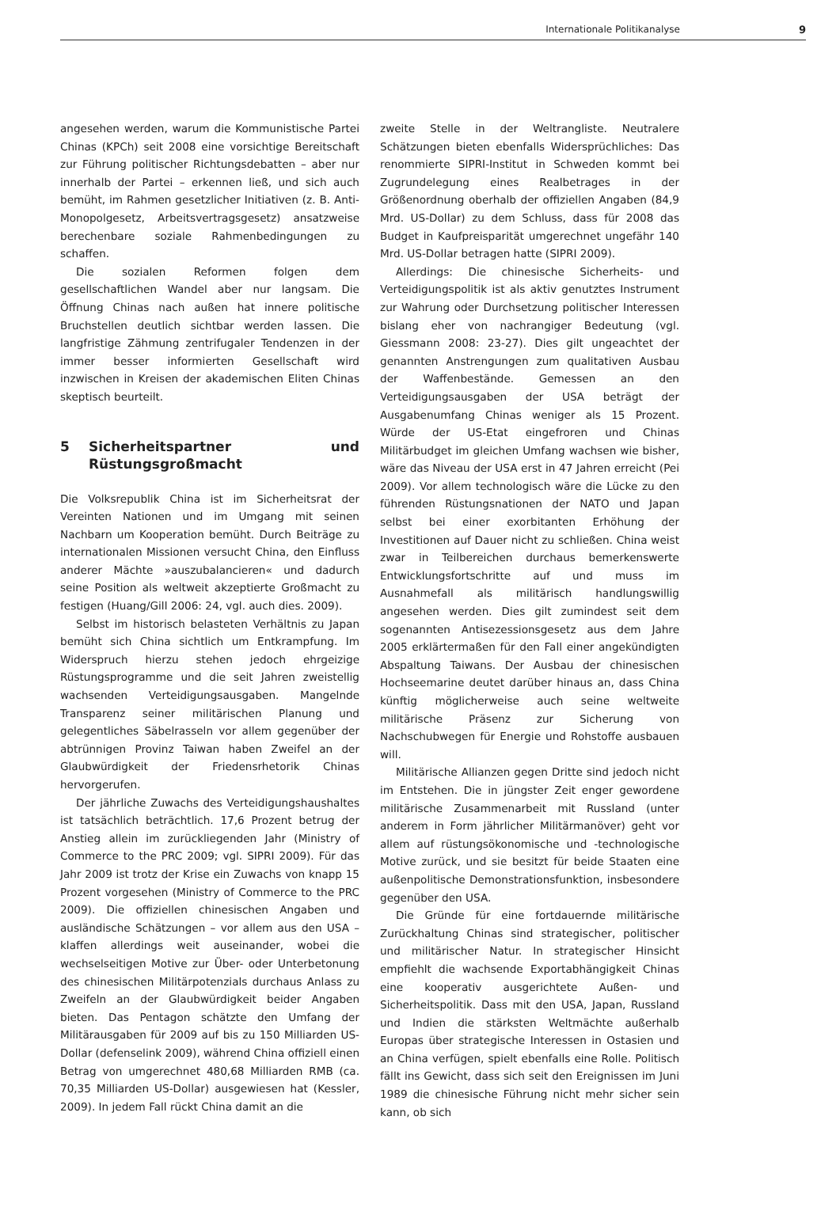Internationale Politikanalyse 9
angesehen werden, warum die Kommunistische Partei Chinas (KPCh) seit 2008 eine vorsichtige Bereitschaft zur Führung politischer Richtungsdebatten – aber nur innerhalb der Partei – erkennen ließ, und sich auch bemüht, im Rahmen gesetzlicher Initiativen (z. B. Anti-Monopolgesetz, Arbeitsvertragsgesetz) ansatzweise berechenbare soziale Rahmenbedingungen zu schaffen.
Die sozialen Reformen folgen dem gesellschaftlichen Wandel aber nur langsam. Die Öffnung Chinas nach außen hat innere politische Bruchstellen deutlich sichtbar werden lassen. Die langfristige Zähmung zentrifugaler Tendenzen in der immer besser informierten Gesellschaft wird inzwischen in Kreisen der akademischen Eliten Chinas skeptisch beurteilt.
5 Sicherheitspartner und Rüstungsgroßmacht
Die Volksrepublik China ist im Sicherheitsrat der Vereinten Nationen und im Umgang mit seinen Nachbarn um Kooperation bemüht. Durch Beiträge zu internationalen Missionen versucht China, den Einfluss anderer Mächte »auszubalancieren« und dadurch seine Position als weltweit akzeptierte Großmacht zu festigen (Huang/Gill 2006: 24, vgl. auch dies. 2009).
Selbst im historisch belasteten Verhältnis zu Japan bemüht sich China sichtlich um Entkrampfung. Im Widerspruch hierzu stehen jedoch ehrgeizige Rüstungsprogramme und die seit Jahren zweistellig wachsenden Verteidigungsausgaben. Mangelnde Transparenz seiner militärischen Planung und gelegentliches Säbelrasseln vor allem gegenüber der abtrünnigen Provinz Taiwan haben Zweifel an der Glaubwürdigkeit der Friedensrhetorik Chinas hervorgerufen.
Der jährliche Zuwachs des Verteidigungshaushaltes ist tatsächlich beträchtlich. 17,6 Prozent betrug der Anstieg allein im zurückliegenden Jahr (Ministry of Commerce to the PRC 2009; vgl. SIPRI 2009). Für das Jahr 2009 ist trotz der Krise ein Zuwachs von knapp 15 Prozent vorgesehen (Ministry of Commerce to the PRC 2009). Die offiziellen chinesischen Angaben und ausländische Schätzungen – vor allem aus den USA – klaffen allerdings weit auseinander, wobei die wechselseitigen Motive zur Über- oder Unterbetonung des chinesischen Militärpotenzials durchaus Anlass zu Zweifeln an der Glaubwürdigkeit beider Angaben bieten. Das Pentagon schätzte den Umfang der Militärausgaben für 2009 auf bis zu 150 Milliarden US-Dollar (defenselink 2009), während China offiziell einen Betrag von umgerechnet 480,68 Milliarden RMB (ca. 70,35 Milliarden US-Dollar) ausgewiesen hat (Kessler, 2009). In jedem Fall rückt China damit an die
zweite Stelle in der Weltrangliste. Neutralere Schätzungen bieten ebenfalls Widersprüchliches: Das renommierte SIPRI-Institut in Schweden kommt bei Zugrundelegung eines Realbetrages in der Größenordnung oberhalb der offiziellen Angaben (84,9 Mrd. US-Dollar) zu dem Schluss, dass für 2008 das Budget in Kaufpreisparität umgerechnet ungefähr 140 Mrd. US-Dollar betragen hatte (SIPRI 2009).
Allerdings: Die chinesische Sicherheits- und Verteidigungspolitik ist als aktiv genutztes Instrument zur Wahrung oder Durchsetzung politischer Interessen bislang eher von nachrangiger Bedeutung (vgl. Giessmann 2008: 23-27). Dies gilt ungeachtet der genannten Anstrengungen zum qualitativen Ausbau der Waffenbestände. Gemessen an den Verteidigungsausgaben der USA beträgt der Ausgabenumfang Chinas weniger als 15 Prozent. Würde der US-Etat eingefroren und Chinas Militärbudget im gleichen Umfang wachsen wie bisher, wäre das Niveau der USA erst in 47 Jahren erreicht (Pei 2009). Vor allem technologisch wäre die Lücke zu den führenden Rüstungsnationen der NATO und Japan selbst bei einer exorbitanten Erhöhung der Investitionen auf Dauer nicht zu schließen. China weist zwar in Teilbereichen durchaus bemerkenswerte Entwicklungsfortschritte auf und muss im Ausnahmefall als militärisch handlungswillig angesehen werden. Dies gilt zumindest seit dem sogenannten Antisezessionsgesetz aus dem Jahre 2005 erklärtermaßen für den Fall einer angekündigten Abspaltung Taiwans. Der Ausbau der chinesischen Hochseemarine deutet darüber hinaus an, dass China künftig möglicherweise auch seine weltweite militärische Präsenz zur Sicherung von Nachschubwegen für Energie und Rohstoffe ausbauen will.
Militärische Allianzen gegen Dritte sind jedoch nicht im Entstehen. Die in jüngster Zeit enger gewordene militärische Zusammenarbeit mit Russland (unter anderem in Form jährlicher Militärmanöver) geht vor allem auf rüstungsökonomische und -technologische Motive zurück, und sie besitzt für beide Staaten eine außenpolitische Demonstrationsfunktion, insbesondere gegenüber den USA.
Die Gründe für eine fortdauernde militärische Zurückhaltung Chinas sind strategischer, politischer und militärischer Natur. In strategischer Hinsicht empfiehlt die wachsende Exportabhängigkeit Chinas eine kooperativ ausgerichtete Außen- und Sicherheitspolitik. Dass mit den USA, Japan, Russland und Indien die stärksten Weltmächte außerhalb Europas über strategische Interessen in Ostasien und an China verfügen, spielt ebenfalls eine Rolle. Politisch fällt ins Gewicht, dass sich seit den Ereignissen im Juni 1989 die chinesische Führung nicht mehr sicher sein kann, ob sich